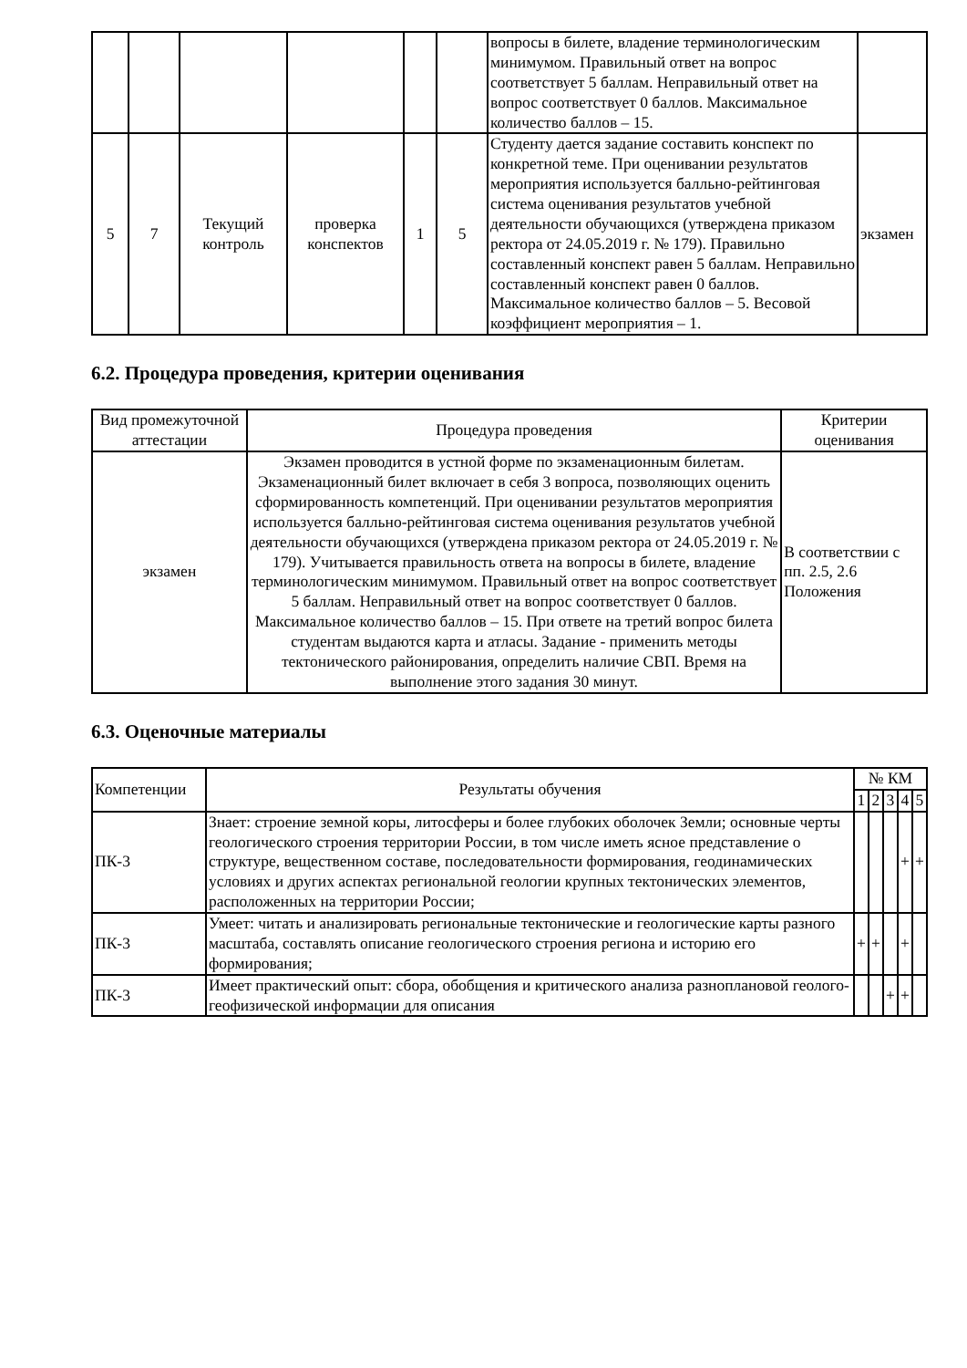| | | | | | | вопросы в билете, владение терминологическим минимумом. Правильный ответ на вопрос соответствует 5 баллам. Неправильный ответ на вопрос соответствует 0 баллов. Максимальное количество баллов – 15. | |
| 5 | 7 | Текущий контроль | проверка конспектов | 1 | 5 | Студенту дается задание составить конспект по конкретной теме. При оценивании результатов мероприятия используется балльно-рейтинговая система оценивания результатов учебной деятельности обучающихся (утверждена приказом ректора от 24.05.2019 г. № 179). Правильно составленный конспект равен 5 баллам. Неправильно составленный конспект равен 0 баллов. Максимальное количество баллов – 5. Весовой коэффициент мероприятия – 1. | экзамен |
6.2. Процедура проведения, критерии оценивания
| Вид промежуточной аттестации | Процедура проведения | Критерии оценивания |
| --- | --- | --- |
| экзамен | Экзамен проводится в устной форме по экзаменационным билетам. Экзаменационный билет включает в себя 3 вопроса, позволяющих оценить сформированность компетенций. При оценивании результатов мероприятия используется балльно-рейтинговая система оценивания результатов учебной деятельности обучающихся (утверждена приказом ректора от 24.05.2019 г. № 179). Учитывается правильность ответа на вопросы в билете, владение терминологическим минимумом. Правильный ответ на вопрос соответствует 5 баллам. Неправильный ответ на вопрос соответствует 0 баллов. Максимальное количество баллов – 15. При ответе на третий вопрос билета студентам выдаются карта и атласы. Задание - применить методы тектонического районирования, определить наличие СВП. Время на выполнение этого задания 30 минут. | В соответствии с пп. 2.5, 2.6 Положения |
6.3. Оценочные материалы
| Компетенции | Результаты обучения | № КМ | | | | |
| --- | --- | --- | --- | --- | --- | --- |
| | | 1 | 2 | 3 | 4 | 5 |
| ПК-3 | Знает: строение земной коры, литосферы и более глубоких оболочек Земли; основные черты геологического строения территории России, в том числе иметь ясное представление о структуре, вещественном составе, последовательности формирования, геодинамических условиях и других аспектах региональной геологии крупных тектонических элементов, расположенных на территории России; | | | | + | + |
| ПК-3 | Умеет: читать и анализировать региональные тектонические и геологические карты разного масштаба, составлять описание геологического строения региона и историю его формирования; | + | + | | + | |
| ПК-3 | Имеет практический опыт: сбора, обобщения и критического анализа разноплановой геолого-геофизической информации для описания | | | + | + | |